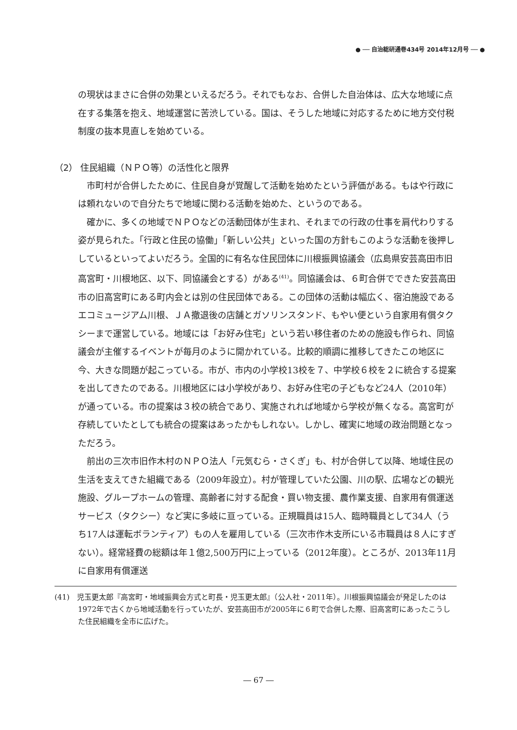● ── 自治総研通巻434号 2014年12月号 ── ●
の現状はまさに合併の効果といえるだろう。それでもなお、合併した自治体は、広大な地域に点在する集落を抱え、地域運営に苦渋している。国は、そうした地域に対応するために地方交付税制度の抜本見直しを始めている。
（2） 住民組織（ＮＰＯ等）の活性化と限界
市町村が合併したために、住民自身が覚醒して活動を始めたという評価がある。もはや行政には頼れないので自分たちで地域に関わる活動を始めた、というのである。
確かに、多くの地域でＮＰＯなどの活動団体が生まれ、それまでの行政の仕事を肩代わりする姿が見られた。「行政と住民の協働」「新しい公共」といった国の方針もこのような活動を後押ししているといってよいだろう。全国的に有名な住民団体に川根振興協議会（広島県安芸高田市旧高宮町・川根地区、以下、同協議会とする）がある<sup>(41)</sup>。同協議会は、６町合併でできた安芸高田市の旧高宮町にある町内会とは別の住民団体である。この団体の活動は幅広く、宿泊施設であるエコミュージアム川根、ＪＡ撤退後の店舗とガソリンスタンド、もやい便という自家用有償タクシーまで運営している。地域には「お好み住宅」という若い移住者のための施設も作られ、同協議会が主催するイベントが毎月のように開かれている。比較的順調に推移してきたこの地区に今、大きな問題が起こっている。市が、市内の小学校13校を７、中学校６校を２に統合する提案を出してきたのである。川根地区には小学校があり、お好み住宅の子どもなど24人（2010年）が通っている。市の提案は３校の統合であり、実施されれば地域から学校が無くなる。高宮町が存続していたとしても統合の提案はあったかもしれない。しかし、確実に地域の政治問題となっただろう。
前出の三次市旧作木村のＮＰＯ法人「元気むら・さくぎ」も、村が合併して以降、地域住民の生活を支えてきた組織である（2009年設立）。村が管理していた公園、川の駅、広場などの観光施設、グループホームの管理、高齢者に対する配食・買い物支援、農作業支援、自家用有償運送サービス（タクシー）など実に多岐に亘っている。正規職員は15人、臨時職員として34人（うち17人は運転ボランティア）もの人を雇用している（三次市作木支所にいる市職員は８人にすぎない）。経常経費の総額は年１億2,500万円に上っている（2012年度）。ところが、2013年11月に自家用有償運送
(41)　児玉更太郎『高宮町・地域振興会方式と町長・児玉更太郎』（公人社・2011年）。川根振興協議会が発足したのは1972年で古くから地域活動を行っていたが、安芸高田市が2005年に６町で合併した際、旧高宮町にあったこうした住民組織を全市に広げた。
― 67 ―